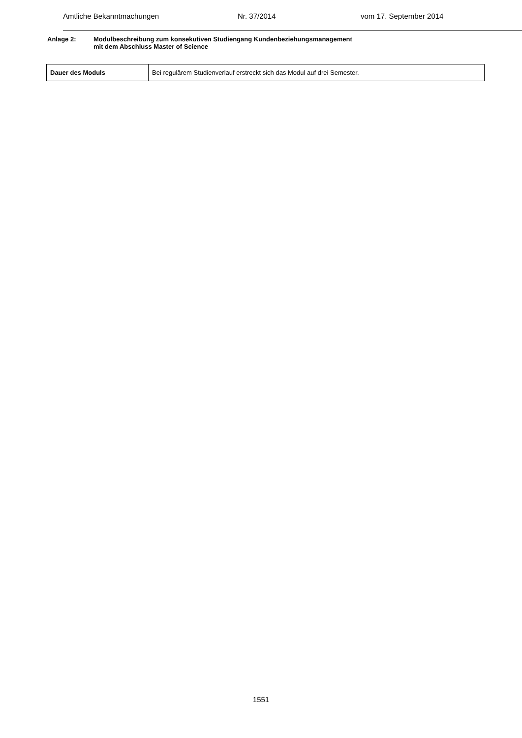Amtliche Bekanntmachungen Nr. 37/2014 vom 17. September 2014
Anlage 2: Modulbeschreibung zum konsekutiven Studiengang Kundenbeziehungsmanagement
mit dem Abschluss Master of Science
| Dauer des Moduls | Bei regulärem Studienverlauf erstreckt sich das Modul auf drei Semester. |
1551